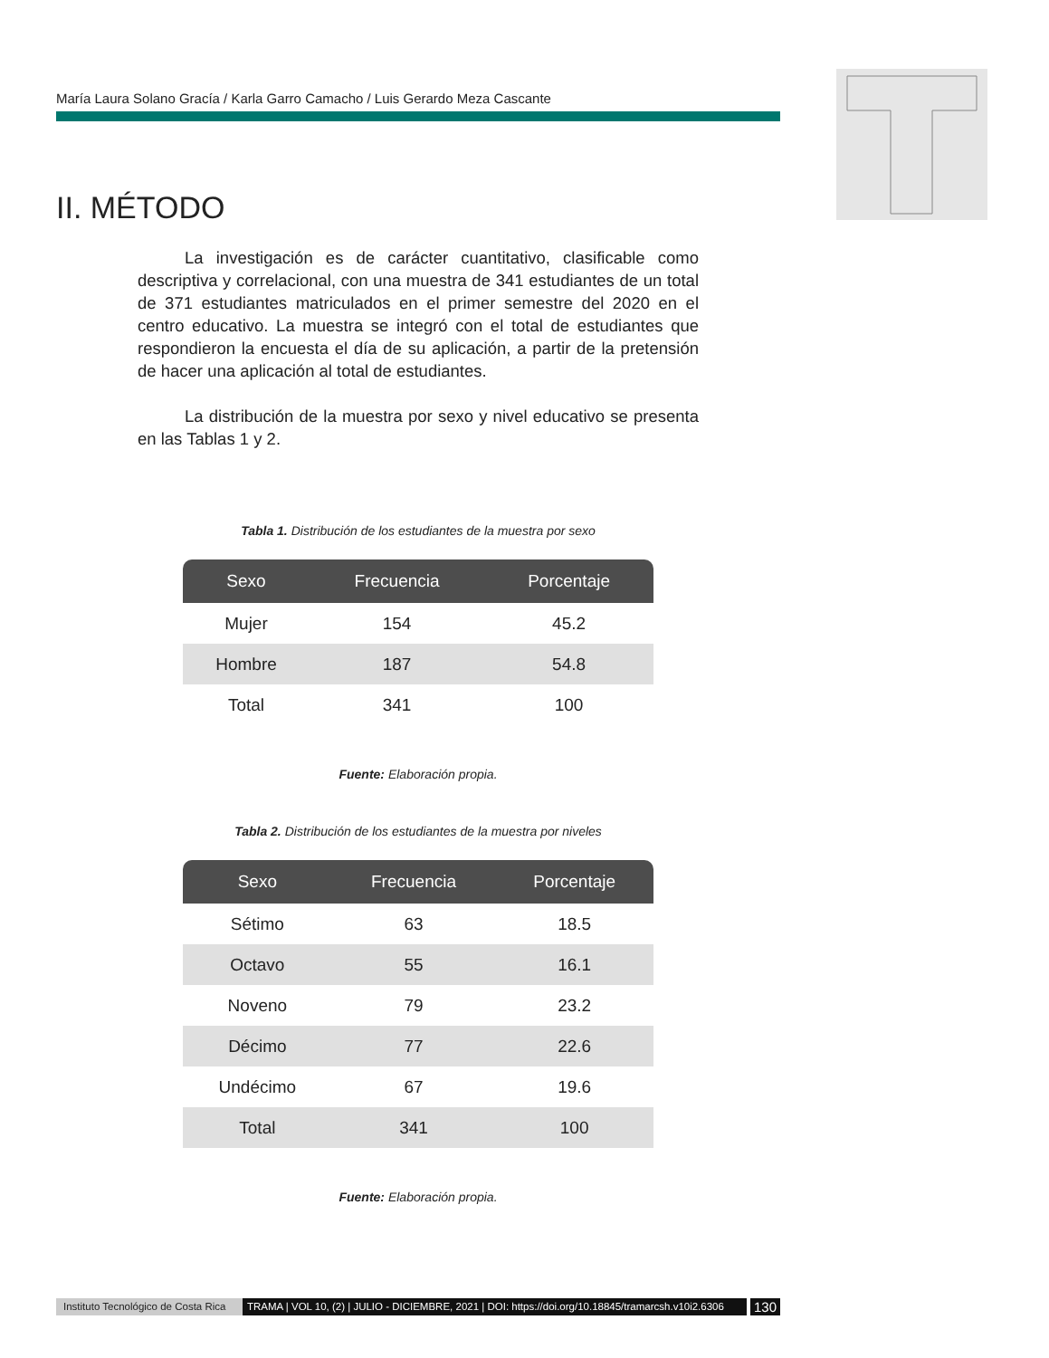María Laura Solano Gracía / Karla Garro Camacho / Luis Gerardo Meza Cascante
II. MÉTODO
La investigación es de carácter cuantitativo, clasificable como descriptiva y correlacional, con una muestra de 341 estudiantes de un total de 371 estudiantes matriculados en el primer semestre del 2020 en el centro educativo. La muestra se integró con el total de estudiantes que respondieron la encuesta el día de su aplicación, a partir de la pretensión de hacer una aplicación al total de estudiantes.
La distribución de la muestra por sexo y nivel educativo se presenta en las Tablas 1 y 2.
Tabla 1. Distribución de los estudiantes de la muestra por sexo
| Sexo | Frecuencia | Porcentaje |
| --- | --- | --- |
| Mujer | 154 | 45.2 |
| Hombre | 187 | 54.8 |
| Total | 341 | 100 |
Fuente: Elaboración propia.
Tabla 2. Distribución de los estudiantes de la muestra por niveles
| Sexo | Frecuencia | Porcentaje |
| --- | --- | --- |
| Sétimo | 63 | 18.5 |
| Octavo | 55 | 16.1 |
| Noveno | 79 | 23.2 |
| Décimo | 77 | 22.6 |
| Undécimo | 67 | 19.6 |
| Total | 341 | 100 |
Fuente: Elaboración propia.
Instituto Tecnológico de Costa Rica TRAMA | VOL 10, (2) | JULIO - DICIEMBRE, 2021 | DOI: https://doi.org/10.18845/tramarcsh.v10i2.6306 130